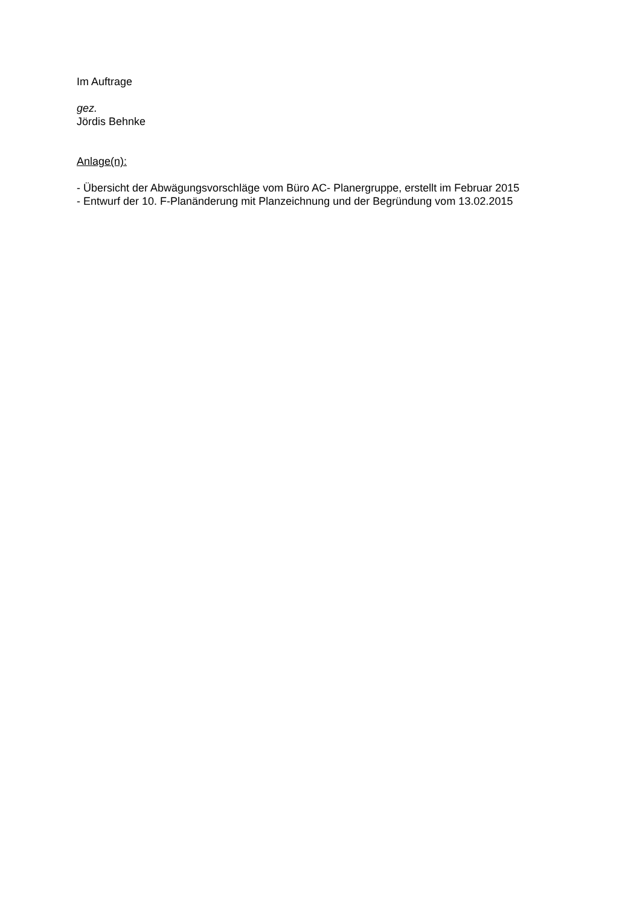Im Auftrage
gez.
Jördis Behnke
Anlage(n):
- Übersicht der Abwägungsvorschläge vom Büro AC- Planergruppe, erstellt im Februar 2015
- Entwurf der 10. F-Planänderung mit Planzeichnung und der Begründung vom 13.02.2015